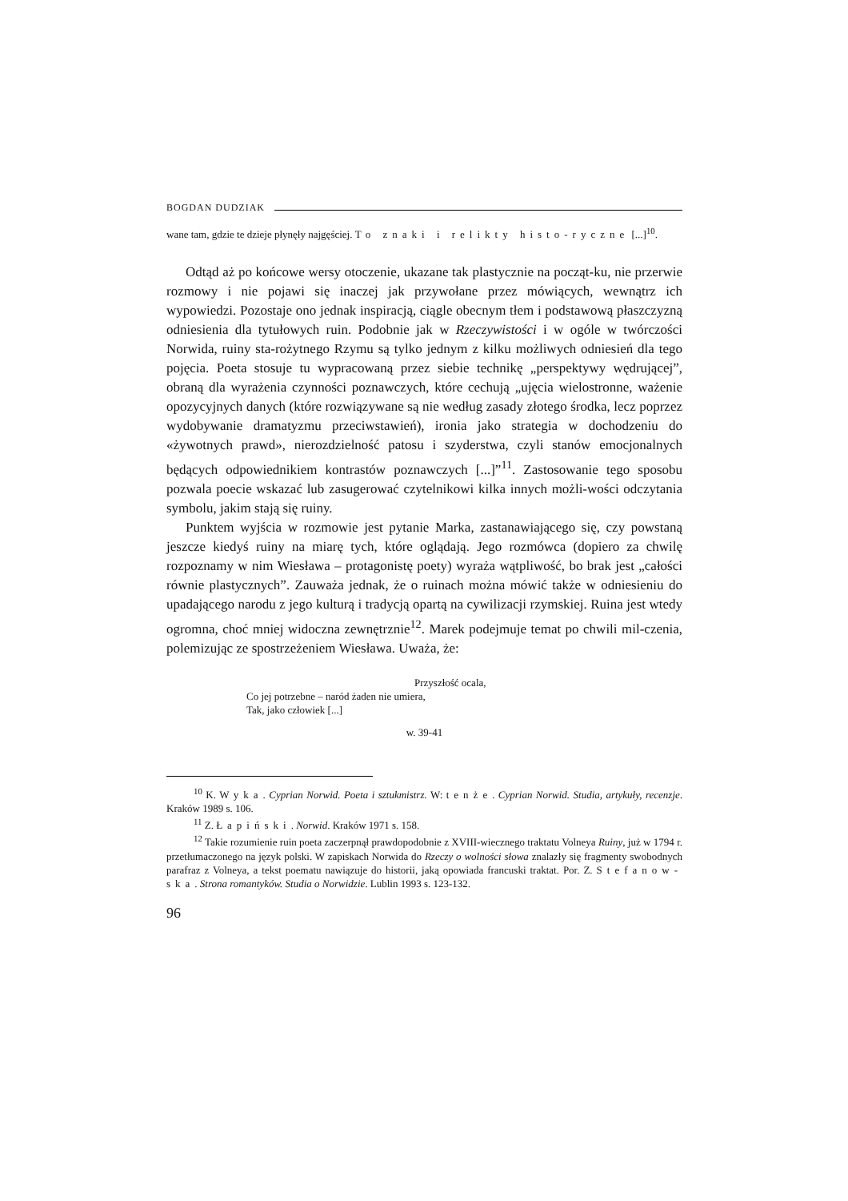BOGDAN DUDZIAK
wane tam, gdzie te dzieje płynęły najgęściej. To znaki i relikty histo-ryczne [...]<sup>10</sup>.
Odtąd aż po końcowe wersy otoczenie, ukazane tak plastycznie na począt-ku, nie przerwie rozmowy i nie pojawi się inaczej jak przywołane przez mówiących, wewnątrz ich wypowiedzi. Pozostaje ono jednak inspiracją, ciągle obecnym tłem i podstawową płaszczyzną odniesienia dla tytułowych ruin. Podobnie jak w Rzeczywistości i w ogóle w twórczości Norwida, ruiny sta-rożytnego Rzymu są tylko jednym z kilku możliwych odniesień dla tego pojęcia. Poeta stosuje tu wypracowaną przez siebie technikę „perspektywy wędrującej”, obraną dla wyrażenia czynności poznawczych, które cechują „ujęcia wielostronne, ważenie opozycyjnych danych (które rozwiązywane są nie według zasady złotego środka, lecz poprzez wydobywanie dramatyzmu przeciwstawień), ironia jako strategia w dochodzeniu do «żywotnych prawd», nierozdzielność patosu i szyderstwa, czyli stanów emocjonalnych będących odpowiednikiem kontrastów poznawczych [...]”<sup>11</sup>. Zastosowanie tego sposobu pozwala poecie wskazać lub zasugerować czytelnikowi kilka innych możli-wości odczytania symbolu, jakim stają się ruiny.
Punktem wyjścia w rozmowie jest pytanie Marka, zastanawiającego się, czy powstaną jeszcze kiedyś ruiny na miarę tych, które oglądają. Jego rozmówca (dopiero za chwilę rozpoznamy w nim Wiesława – protagonistę poety) wyraża wątpliwość, bo brak jest „całości równie plastycznych”. Zauważa jednak, że o ruinach można mówić także w odniesieniu do upadającego narodu z jego kulturą i tradycją opartą na cywilizacji rzymskiej. Ruina jest wtedy ogromna, choć mniej widoczna zewnętrznie<sup>12</sup>. Marek podejmuje temat po chwili mil-czenia, polemizując ze spostrzeżeniem Wiesława. Uważa, że:
Przyszłość ocala,
Co jej potrzebne – naród żaden nie umiera,
Tak, jako człowiek [...]
w. 39-41
<sup>10</sup> K. Wyka. Cyprian Norwid. Poeta i sztukmistrz. W: tenże. Cyprian Norwid. Studia, artykuły, recenzje. Kraków 1989 s. 106.
<sup>11</sup> Z. Łapiński. Norwid. Kraków 1971 s. 158.
<sup>12</sup> Takie rozumienie ruin poeta zaczerpnął prawdopodobnie z XVIII-wiecznego traktatu Volneya Ruiny, już w 1794 r. przetłumaczonego na język polski. W zapiskach Norwida do Rzeczy o wolności słowa znalazły się fragmenty swobodnych parafraz z Volneya, a tekst poematu nawiązuje do historii, jaką opowiada francuski traktat. Por. Z. Stefanow-ska. Strona romantyków. Studia o Norwidzie. Lublin 1993 s. 123-132.
96